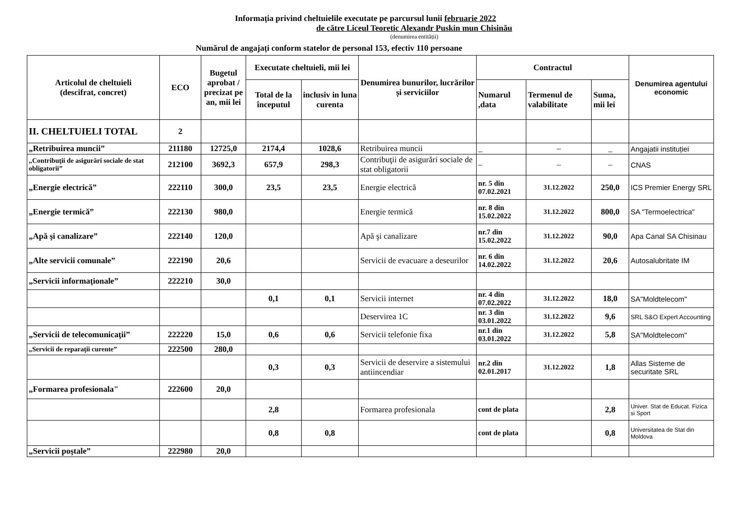Informația privind cheltuielile executate pe parcursul lunii februarie 2022
de către Liceul Teoretic Alexandr Puskin mun Chisinău
(denumirea entității)
Numărul de angajați conform statelor de personal 153, efectiv 110 persoane
| Articolul de cheltuieli (descifrat, concret) | ECO | Bugetul aprobat / precizat pe an, mii lei | Executate cheltuieli, mii lei | | Denumirea bunurilor, lucrărilor și serviciilor | Contractul | | | Denumirea agentului economic |
| --- | --- | --- | --- | --- | --- | --- | --- | --- | --- |
| | | | Total de la începutul | inclusiv in luna curenta | | Numarul ,data | Termenul de valabilitate | Suma, mii lei | |
| II. CHELTUIELI TOTAL | 2 | | | | | | | | |
| „Retribuirea muncii” | 211180 | 12725,0 | 2174,4 | 1028,6 | Retribuirea muncii | _ | – | _ | Angajatii instituției |
| „Contribuţii de asigurări sociale de stat obligatorii” | 212100 | 3692,3 | 657,9 | 298,3 | Contribuţii de asigurări sociale de stat obligatorii | – | – | – | CNAS |
| „Energie electrică” | 222110 | 300,0 | 23,5 | 23,5 | Energie electrică | nr. 5 din 07.02.2021 | 31.12.2022 | 250,0 | ICS Premier Energy SRL |
| „Energie termică” | 222130 | 980,0 | | | Energie termică | nr. 8 din 15.02.2022 | 31.12.2022 | 800,0 | SA "Termoelectrica" |
| „Apă şi canalizare” | 222140 | 120,0 | | | Apă şi canalizare | nr.7 din 15.02.2022 | 31.12.2022 | 90,0 | Apa Canal SA Chisinau |
| „Alte servicii comunale” | 222190 | 20,6 | | | Servicii de evacuare a deseurilor | nr. 6 din 14.02.2022 | 31.12.2022 | 20,6 | Autosalubritate IM |
| „Servicii informaţionale” | 222210 | 30,0 | | | | | | | |
| | | | 0,1 | 0,1 | Servicii internet | nr. 4 din 07.02.2022 | 31.12.2022 | 18,0 | SA"Moldtelecom" |
| | | | | | Deservirea 1C | nr. 3 din 03.01.2022 | 31.12.2022 | 9,6 | SRL S&O Expert Accounting |
| „Servicii de telecomunicaţii” | 222220 | 15,0 | 0,6 | 0,6 | Servicii telefonie fixa | nr.1 din 03.01.2022 | 31.12.2022 | 5,8 | SA"Moldtelecom" |
| „Servicii de reparaţii curente” | 222500 | 280,0 | | | | | | | |
| | | | 0,3 | 0,3 | Servicii de deservire a sistemului antiincendiar | nr.2 din 02.01.2017 | 31.12.2022 | 1,8 | Allas Sisteme de securitate SRL |
| „Formarea profesionala" | 222600 | 20,0 | | | | | | | |
| | | | 2,8 | | Formarea profesionala | cont de plata | | 2,8 | Univer. Stat de Educat. Fizica si Sport |
| | | | 0,8 | 0,8 | | cont de plata | | 0,8 | Universitatea de Stat din Moldova |
| „Servicii poştale” | 222980 | 20,0 | | | | | | | |